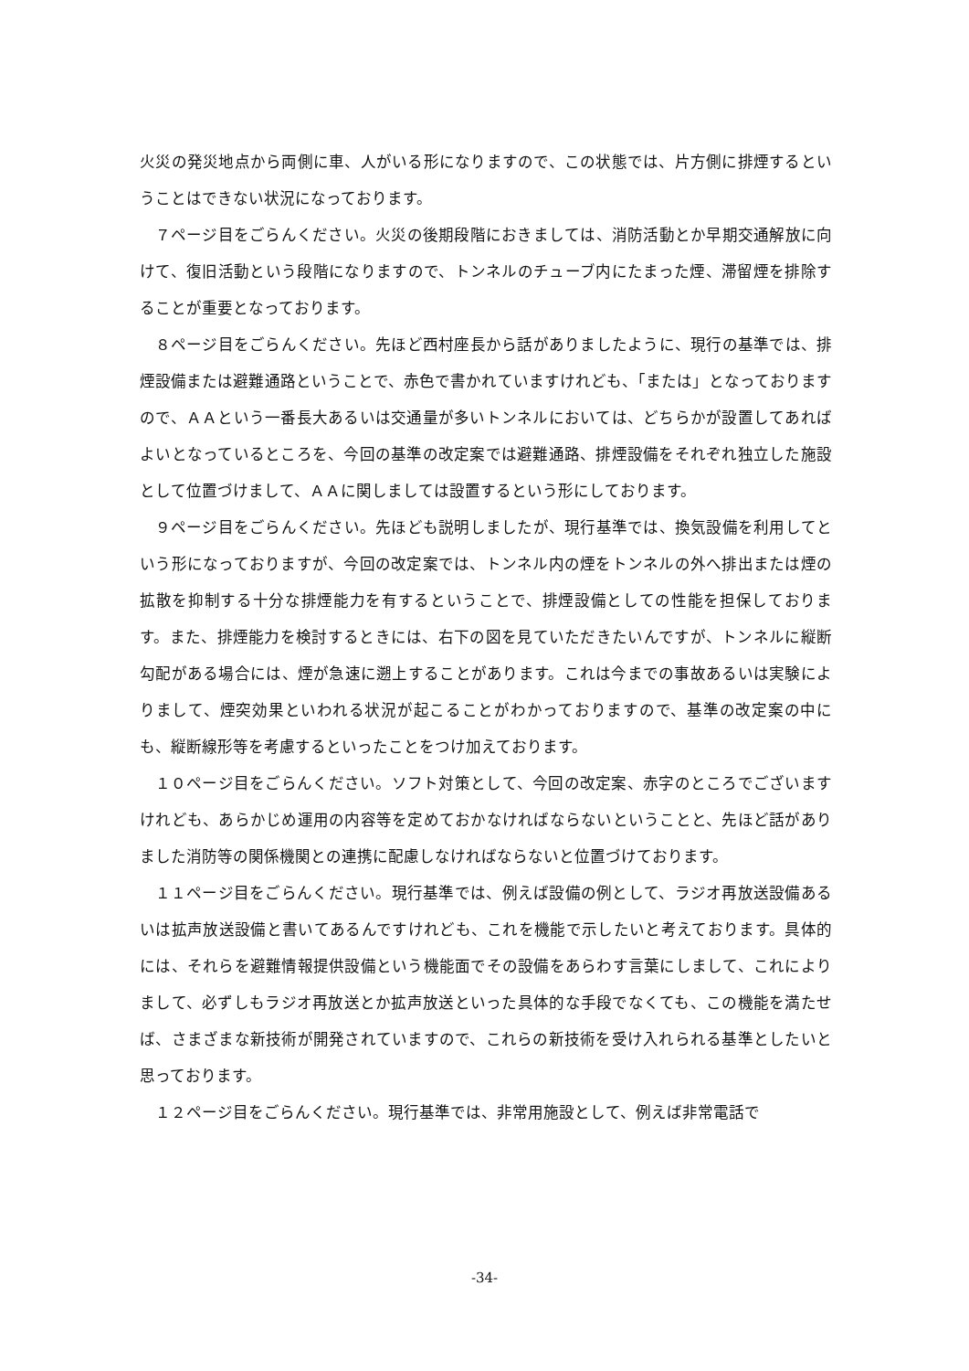火災の発災地点から両側に車、人がいる形になりますので、この状態では、片方側に排煙するということはできない状況になっております。
７ページ目をごらんください。火災の後期段階におきましては、消防活動とか早期交通解放に向けて、復旧活動という段階になりますので、トンネルのチューブ内にたまった煙、滞留煙を排除することが重要となっております。
８ページ目をごらんください。先ほど西村座長から話がありましたように、現行の基準では、排煙設備または避難通路ということで、赤色で書かれていますけれども、「または」となっておりますので、ＡＡという一番長大あるいは交通量が多いトンネルにおいては、どちらかが設置してあればよいとなっているところを、今回の基準の改定案では避難通路、排煙設備をそれぞれ独立した施設として位置づけまして、ＡＡに関しましては設置するという形にしております。
９ページ目をごらんください。先ほども説明しましたが、現行基準では、換気設備を利用してという形になっておりますが、今回の改定案では、トンネル内の煙をトンネルの外へ排出または煙の拡散を抑制する十分な排煙能力を有するということで、排煙設備としての性能を担保しております。また、排煙能力を検討するときには、右下の図を見ていただきたいんですが、トンネルに縦断勾配がある場合には、煙が急速に遡上することがあります。これは今までの事故あるいは実験によりまして、煙突効果といわれる状況が起こることがわかっておりますので、基準の改定案の中にも、縦断線形等を考慮するといったことをつけ加えております。
１０ページ目をごらんください。ソフト対策として、今回の改定案、赤字のところでございますけれども、あらかじめ運用の内容等を定めておかなければならないということと、先ほど話がありました消防等の関係機関との連携に配慮しなければならないと位置づけております。
１１ページ目をごらんください。現行基準では、例えば設備の例として、ラジオ再放送設備あるいは拡声放送設備と書いてあるんですけれども、これを機能で示したいと考えております。具体的には、それらを避難情報提供設備という機能面でその設備をあらわす言葉にしまして、これによりまして、必ずしもラジオ再放送とか拡声放送といった具体的な手段でなくても、この機能を満たせば、さまざまな新技術が開発されていますので、これらの新技術を受け入れられる基準としたいと思っております。
１２ページ目をごらんください。現行基準では、非常用施設として、例えば非常電話で
-34-